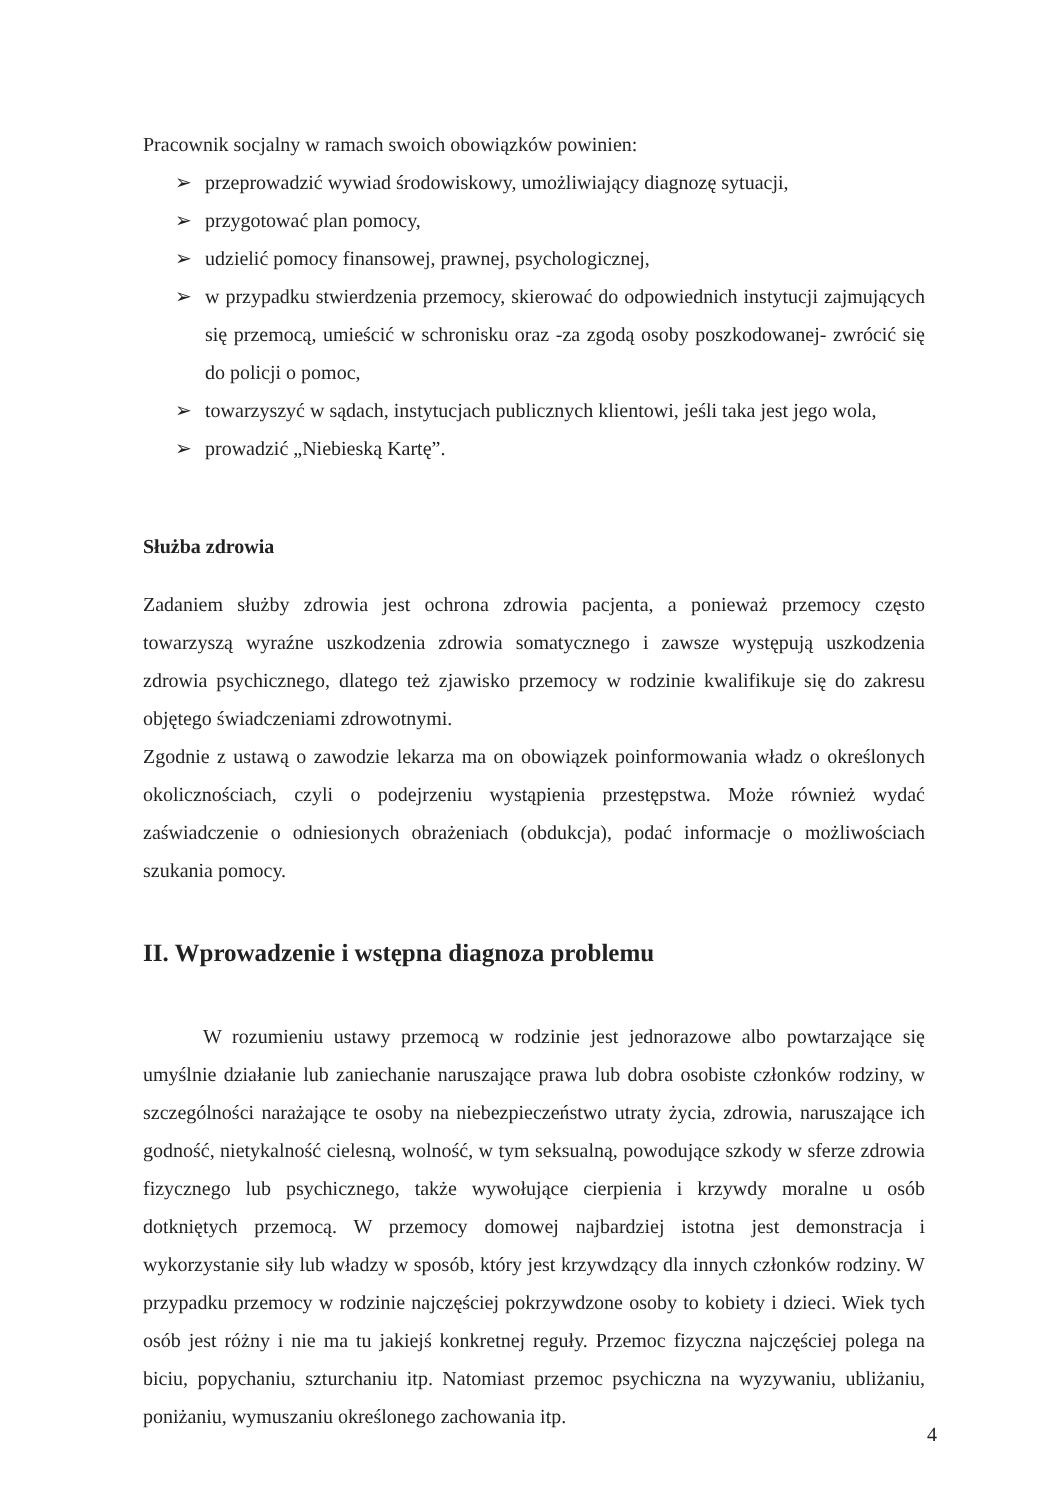Pracownik socjalny w ramach swoich obowiązków powinien:
➢ przeprowadzić wywiad środowiskowy, umożliwiający diagnozę sytuacji,
➢ przygotować plan pomocy,
➢ udzielić pomocy finansowej, prawnej, psychologicznej,
➢ w przypadku stwierdzenia przemocy, skierować do odpowiednich instytucji zajmujących się przemocą, umieścić w schronisku oraz -za zgodą osoby poszkodowanej- zwrócić się do policji o pomoc,
➢ towarzyszyć w sądach, instytucjach publicznych klientowi, jeśli taka jest jego wola,
➢ prowadzić „Niebieską Kartę”.
Służba zdrowia
Zadaniem służby zdrowia jest ochrona zdrowia pacjenta, a ponieważ przemocy często towarzyszą wyraźne uszkodzenia zdrowia somatycznego i zawsze występują uszkodzenia zdrowia psychicznego, dlatego też zjawisko przemocy w rodzinie kwalifikuje się do zakresu objętego świadczeniami zdrowotnymi.
Zgodnie z ustawą o zawodzie lekarza ma on obowiązek poinformowania władz o określonych okolicznościach, czyli o podejrzeniu wystąpienia przestępstwa. Może również wydać zaświadczenie o odniesionych obrażeniach (obdukcja), podać informacje o możliwościach szukania pomocy.
II. Wprowadzenie i wstępna diagnoza problemu
W rozumieniu ustawy przemocą w rodzinie jest jednorazowe albo powtarzające się umyślnie działanie lub zaniechanie naruszające prawa lub dobra osobiste członków rodziny, w szczególności narażające te osoby na niebezpieczeństwo utraty życia, zdrowia, naruszające ich godność, nietykalność cielesną, wolność, w tym seksualną, powodujące szkody w sferze zdrowia fizycznego lub psychicznego, także wywołujące cierpienia i krzywdy moralne u osób dotkniętych przemocą. W przemocy domowej najbardziej istotna jest demonstracja i wykorzystanie siły lub władzy w sposób, który jest krzywdzący dla innych członków rodziny. W przypadku przemocy w rodzinie najczęściej pokrzywdzone osoby to kobiety i dzieci. Wiek tych osób jest różny i nie ma tu jakiejś konkretnej reguły. Przemoc fizyczna najczęściej polega na biciu, popychaniu, szturchaniu itp. Natomiast przemoc psychiczna na wyzywaniu, ubliżaniu, poniżaniu, wymuszaniu określonego zachowania itp.
4